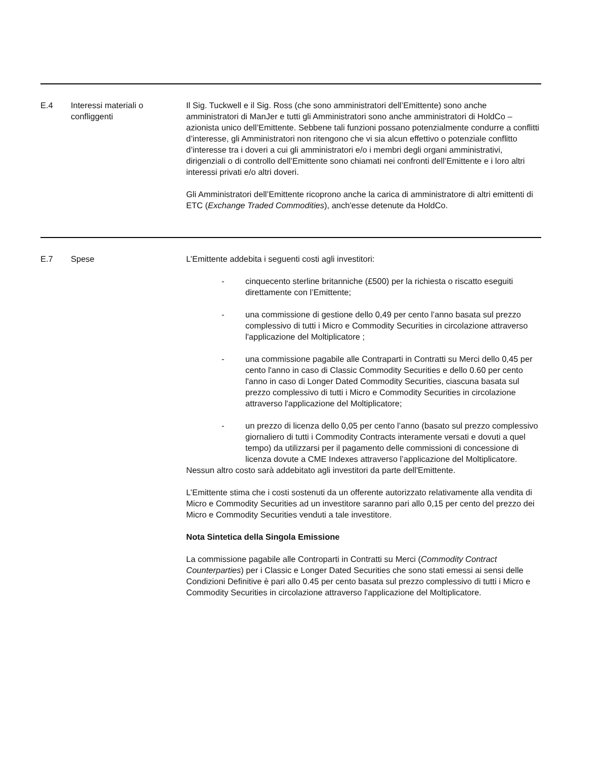| E.4 | Interessi materiali o confliggenti | Il Sig. Tuckwell e il Sig. Ross (che sono amministratori dell’Emittente) sono anche amministratori di ManJer e tutti gli Amministratori sono anche amministratori di HoldCo – azionista unico dell’Emittente. Sebbene tali funzioni possano potenzialmente condurre a conflitti d’interesse, gli Amministratori non ritengono che vi sia alcun effettivo o potenziale conflitto d’interesse tra i doveri a cui gli amministratori e/o i membri degli organi amministrativi, dirigenziali o di controllo dell’Emittente sono chiamati nei confronti dell’Emittente e i loro altri interessi privati e/o altri doveri. Gli Amministratori dell’Emittente ricoprono anche la carica di amministratore di altri emittenti di ETC ( Exchange Traded Commodities ), anch'esse detenute da HoldCo. |
| E.7 | Spese | L’Emittente addebita i seguenti costi agli investitori: - cinquecento sterline britanniche (£500) per la richiesta o riscatto eseguiti direttamente con l’Emittente; - una commissione di gestione dello 0,49 per cento l’anno basata sul prezzo complessivo di tutti i Micro e Commodity Securities in circolazione attraverso l'applicazione del Moltiplicatore ; - una commissione pagabile alle Contraparti in Contratti su Merci dello 0,45 per cento l'anno in caso di Classic Commodity Securities e dello 0.60 per cento l'anno in caso di Longer Dated Commodity Securities, ciascuna basata sul prezzo complessivo di tutti i Micro e Commodity Securities in circolazione attraverso l'applicazione del Moltiplicatore; - un prezzo di licenza dello 0,05 per cento l’anno (basato sul prezzo complessivo giornaliero di tutti i Commodity Contracts interamente versati e dovuti a quel tempo) da utilizzarsi per il pagamento delle commissioni di concessione di licenza dovute a CME Indexes attraverso l’applicazione del Moltiplicatore. Nessun altro costo sarà addebitato agli investitori da parte dell'Emittente. L’Emittente stima che i costi sostenuti da un offerente autorizzato relativamente alla vendita di Micro e Commodity Securities ad un investitore saranno pari allo 0,15 per cento del prezzo dei Micro e Commodity Securities venduti a tale investitore. Nota Sintetica della Singola Emissione La commissione pagabile alle Controparti in Contratti su Merci ( Commodity Contract Counterparties ) per i Classic e Longer Dated Securities che sono stati emessi ai sensi delle Condizioni Definitive è pari allo 0.45 per cento basata sul prezzo complessivo di tutti i Micro e Commodity Securities in circolazione attraverso l'applicazione del Moltiplicatore. |